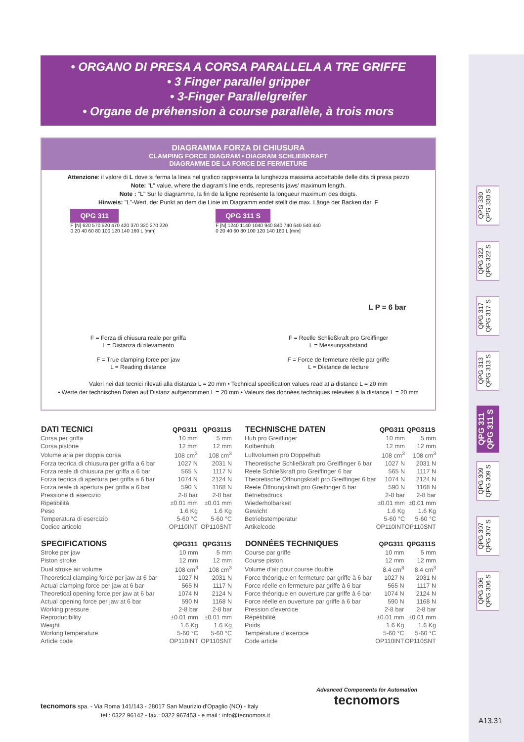• ORGANO DI PRESA A CORSA PARALLELA A TRE GRIFFE
• 3 Finger parallel gripper
• 3-Finger Parallelgreifer
• Organe de préhension à course parallèle, à trois mors
DIAGRAMMA FORZA DI CHIUSURA
CLAMPING FORCE DIAGRAM • DIAGRAM SCHLIEßKRAFT
DIAGRAMME DE LA FORCE DE FERMETURE
Attenzione: il valore di L dove si ferma la linea nel grafico rappresenta la lunghezza massima accettabile delle dita di presa pezzo
Note: "L" value, where the diagram's line ends, represents jaws' maximum length.
Note : "L" Sur le diagramme, la fin de la ligne représente la longueur maximum des doigts.
Hinweis: "L"-Wert, der Punkt an dem die Linie im Diagramm endet stellt die max. Länge der Backen dar. F
QPG 311
F [N] 620 570 520 470 420 370 320 270 220
0 20 40 60 80 100 120 140 160 L [mm]
QPG 311 S
F [N] 1240 1140 1040 940 840 740 640 540 440
0 20 40 60 80 100 120 140 160 L [mm]
L P = 6 bar
F = Forza di chiusura reale per griffa
L = Distanza di rilevamento
F = Reelle Schließkraft pro Greiffinger
L = Messungsabstand
F = True clamping force per jaw
L = Reading distance
F = Force de fermeture réelle par griffe
L = Distance de lecture
Valori nei dati tecnici rilevati alla distanza L = 20 mm • Technical specification values read at a distance L = 20 mm
• Werte der technischen Daten auf Distanz aufgenommen L = 20 mm • Valeurs des données techniques relevées à la distance L = 20 mm
| DATI TECNICI | QPG311 | QPG311S |
| --- | --- | --- |
| Corsa per griffa | 10 mm | 5 mm |
| Corsa pistone | 12 mm | 12 mm |
| Volume aria per doppia corsa | 108 cm<sup>3</sup> | 108 cm<sup>3</sup> |
| Forza teorica di chiusura per griffa a 6 bar | 1027 N | 2031 N |
| Forza reale di chiusura per griffa a 6 bar | 565 N | 1117 N |
| Forza teorica di apertura per griffa a 6 bar | 1074 N | 2124 N |
| Forza reale di apertura per griffa a 6 bar | 590 N | 1168 N |
| Pressione di esercizio | 2-8 bar | 2-8 bar |
| Ripetibilità | ±0.01 mm | ±0.01 mm |
| Peso | 1.6 Kg | 1.6 Kg |
| Temperatura di esercizio | 5-60 °C | 5-60 °C |
| Codice articolo | OP110INT | OP110SNT |
| SPECIFICATIONS | QPG311 | QPG311S |
| --- | --- | --- |
| Stroke per jaw | 10 mm | 5 mm |
| Piston stroke | 12 mm | 12 mm |
| Dual stroke air volume | 108 cm<sup>3</sup> | 108 cm<sup>3</sup> |
| Theoretical clamping force per jaw at 6 bar | 1027 N | 2031 N |
| Actual clamping force per jaw at 6 bar | 565 N | 1117 N |
| Theoretical opening force per jaw at 6 bar | 1074 N | 2124 N |
| Actual opening force per jaw at 6 bar | 590 N | 1168 N |
| Working pressure | 2-8 bar | 2-8 bar |
| Reproducibility | ±0.01 mm | ±0.01 mm |
| Weight | 1.6 Kg | 1.6 Kg |
| Working temperature | 5-60 °C | 5-60 °C |
| Article code | OP110INT | OP110SNT |
| TECHNISCHE DATEN | QPG311 | QPG311S |
| --- | --- | --- |
| Hub pro Greiffinger | 10 mm | 5 mm |
| Kolbenhub | 12 mm | 12 mm |
| Luftvolumen pro Doppelhub | 108 cm<sup>3</sup> | 108 cm<sup>3</sup> |
| Theoretische Schließkraft pro Greiffinger 6 bar | 1027 N | 2031 N |
| Reele Schließkraft pro Greiffinger 6 bar | 565 N | 1117 N |
| Theoretische Öffnungskraft pro Greiffinger 6 bar | 1074 N | 2124 N |
| Reele Öffnungskraft pro Greiffinger 6 bar | 590 N | 1168 N |
| Betriebsdruck | 2-8 bar | 2-8 bar |
| Wiederholbarkeit | ±0.01 mm | ±0.01 mm |
| Gewicht | 1.6 Kg | 1.6 Kg |
| Betriebstemperatur | 5-60 °C | 5-60 °C |
| Artikelcode | OP110INT | OP110SNT |
| DONNÉES TECHNIQUES | QPG311 | QPG311S |
| --- | --- | --- |
| Course par griffe | 10 mm | 5 mm |
| Course piston | 12 mm | 12 mm |
| Volume d'air pour course double | 8.4 cm<sup>3</sup> | 8.4 cm<sup>3</sup> |
| Force théorique en fermeture par griffe à 6 bar | 1027 N | 2031 N |
| Force réelle en fermeture par griffe à 6 bar | 565 N | 1117 N |
| Force théorique en ouverture par griffe à 6 bar | 1074 N | 2124 N |
| Force réelle en ouverture par griffe à 6 bar | 590 N | 1168 N |
| Pression d'exercice | 2-8 bar | 2-8 bar |
| Répétibilité | ±0.01 mm | ±0.01 mm |
| Poids | 1.6 Kg | 1.6 Kg |
| Température d'exercice | 5-60 °C | 5-60 °C |
| Code article | OP110INT | OP110SNT |
QPG 330
QPG 330 S
QPG 322
QPG 322 S
QPG 317
QPG 317 S
QPG 313
QPG 313 S
QPG 311
QPG 311 S
QPG 309
QPG 309 S
QPG 307
QPG 307 S
QPG 306
QPG 306 S
Advanced Components for Automation
tecnomors
tecnomors spa. - Via Roma 141/143 - 28017 San Maurizio d'Opaglio (NO) - Italy
tel.: 0322 96142 - fax.: 0322 967453 - e mail : info@tecnomors.it
A13.31